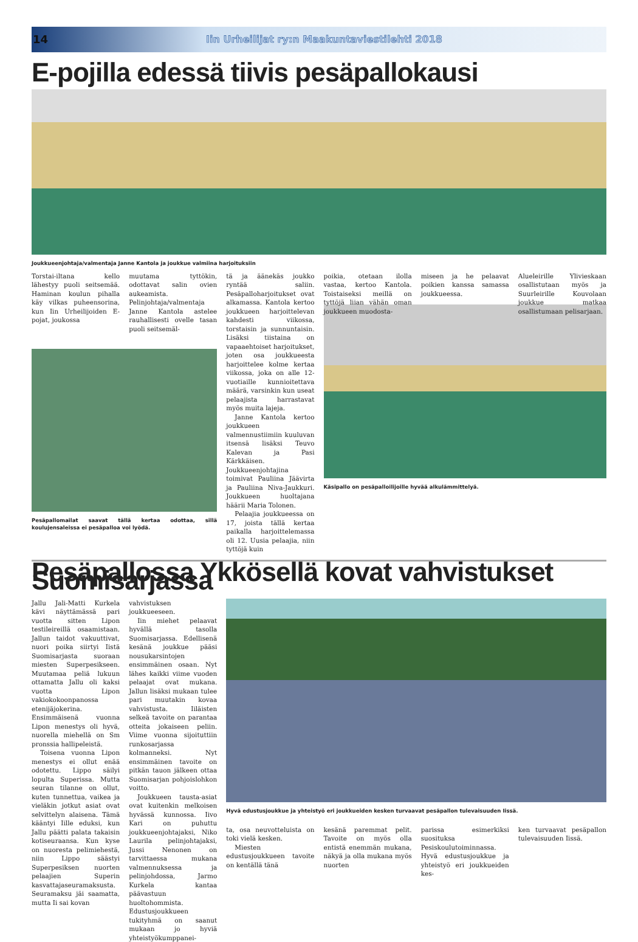14 Iin Urheilijat ry:n Maakuntaviestilehti 2018
E-pojilla edessä tiivis pesäpallokausi
Joukkueenjohtaja/valmentaja Janne Kantola ja joukkue valmiina harjoituksiin
Torstai-iltana kello lähestyy puoli seitsemää. Haminan koulun pihalla käy vilkas puheensorina, kun Iin Urheilijoiden E-pojat, joukossa
muutama tyttökin, odottavat salin ovien aukeamista. Pelinjohtaja/valmentaja Janne Kantola astelee rauhallisesti ovelle tasan puoli seitsemäl-
Pesäpallomailat saavat tällä kertaa odottaa, sillä koulujensaleissa ei pesäpalloa voi lyödä.
tä ja äänekäs joukko ryntää saliin. Pesäpalloharjoitukset ovat alkamassa. Kantola kertoo joukkueen harjoittelevan kahdesti viikossa, torstaisin ja sunnuntaisin. Lisäksi tiistaina on vapaaehtoiset harjoitukset, joten osa joukkueesta harjoittelee kolme kertaa viikossa, joka on alle 12-vuotiaille kunnioitettava määrä, varsinkin kun useat pelaajista harrastavat myös muita lajeja.
Janne Kantola kertoo joukkueen valmennustiimiin kuuluvan itsensä lisäksi Teuvo Kalevan ja Pasi Kärkkäisen. Joukkueenjohtajina toimivat Pauliina Jäävirta ja Pauliina Niva-Jaukkuri. Joukkueen huoltajana häärii Maria Tolonen.
Pelaajia joukkueessa on 17, joista tällä kertaa paikalla harjoittelemassa oli 12. Uusia pelaajia, niin tyttöjä kuin
poikia, otetaan ilolla vastaa, kertoo Kantola. Toistaiseksi meillä on tyttöjä liian vähän oman joukkueen muodosta-
miseen ja he pelaavat poikien kanssa samassa joukkueessa.
Alueleirille Ylivieskaan osallistutaan myös ja Suurleirille Kouvolaan joukkue matkaa osallistumaan pelisarjaan.
Käsipallo on pesäpalloilijoille hyvää alkulämmittelyä.
Pesäpallossa Ykkösellä kovat vahvistukset Suomisarjassa
Jallu Jali-Matti Kurkela kävi näyttämässä pari vuotta sitten Lipon testileireillä osaamistaan. Jallun taidot vakuuttivat, nuori poika siirtyi Iistä Suomisarjasta suoraan miesten Superpesikseen. Muutamaa peliä lukuun ottamatta Jallu oli kaksi vuotta Lipon vakiokokoonpanossa etenijäjokerina. Ensimmäisenä vuonna Lipon menestys oli hyvä, nuorella miehellä on Sm pronssia hallipeleistä.
Toisena vuonna Lipon menestys ei ollut enää odotettu. Lippo säilyi lopulta Superissa. Mutta seuran tilanne on ollut, kuten tunnettua, vaikea ja vieläkin jotkut asiat ovat selvittelyn alaisena. Tämä kääntyi Iille eduksi, kun Jallu päätti palata takaisin kotiseuraansa. Kun kyse on nuoresta pelimiehestä, niin Lippo säästyi Superpesiksen nuorten pelaajien Superin kasvattajaseuramaksusta. Seuramaksu jäi saamatta, mutta Ii sai kovan
vahvistuksen joukkueeseen.
Iin miehet pelaavat hyvällä tasolla Suomisarjassa. Edellisenä kesänä joukkue pääsi nousukarsintojen ensimmäinen osaan. Nyt lähes kaikki viime vuoden pelaajat ovat mukana. Jallun lisäksi mukaan tulee pari muutakin kovaa vahvistusta. Iiläisten selkeä tavoite on parantaa otteita jokaiseen peliin. Viime vuonna sijoituttiin runkosarjassa kolmanneksi. Nyt ensimmäinen tavoite on pitkän tauon jälkeen ottaa Suomisarjan pohjoislohkon voitto.
Joukkueen tausta-asiat ovat kuitenkin melkoisen hyvässä kunnossa. Iivo Kari on puhuttu joukkueenjohtajaksi, Niko Laurila pelinjohtajaksi, Jussi Nenonen on tarvittaessa mukana valmennuksessa ja pelinjohdossa, Jarmo Kurkela kantaa päävastuun huoltohommista. Edustusjoukkueen tukityhmä on saanut mukaan jo hyviä yhteistyökumppanei-
Hyvä edustusjoukkue ja yhteistyö eri joukkueiden kesken turvaavat pesäpallon tulevaisuuden Iissä.
ta, osa neuvotteluista on toki vielä kesken.
Miesten edustusjoukkueen tavoite on kentällä tänä
kesänä paremmat pelit. Tavoite on myös olla entistä enemmän mukana, näkyä ja olla mukana myös nuorten
parissa esimerkiksi suosituksa Pesiskoulutoiminnassa. Hyvä edustusjoukkue ja yhteistyö eri joukkueiden kes-
ken turvaavat pesäpallon tulevaisuuden Iissä.